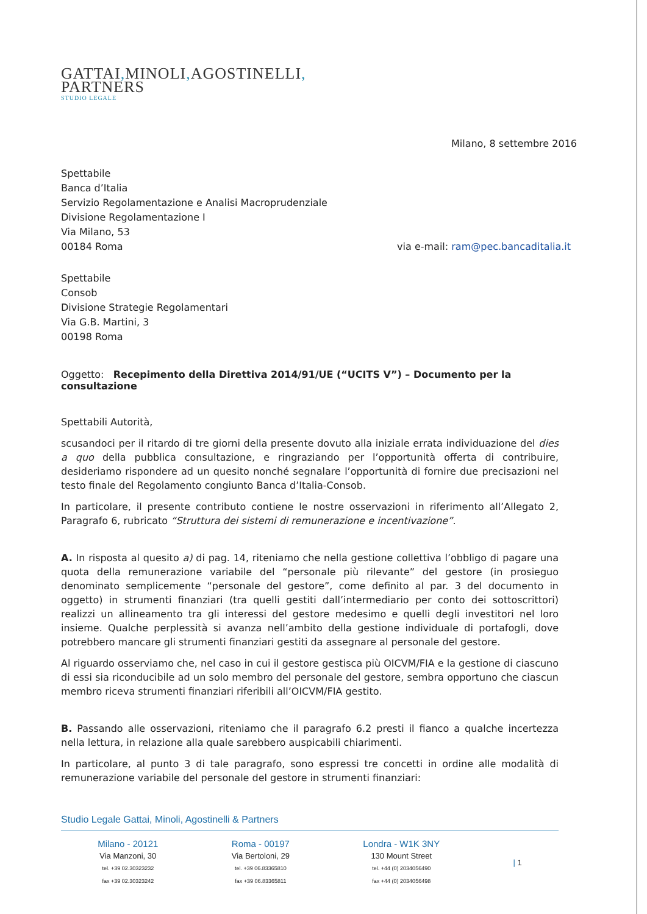GATTAI, MINOLI, AGOSTINELLI,
PARTNERS
STUDIO LEGALE
Milano, 8 settembre 2016
Spettabile
Banca d’Italia
Servizio Regolamentazione e Analisi Macroprudenziale
Divisione Regolamentazione I
Via Milano, 53
00184 Roma via e-mail: ram@pec.bancaditalia.it
Spettabile
Consob
Divisione Strategie Regolamentari
Via G.B. Martini, 3
00198 Roma
Oggetto: Recepimento della Direttiva 2014/91/UE (“UCITS V”) – Documento per la consultazione
Spettabili Autorità,
scusandoci per il ritardo di tre giorni della presente dovuto alla iniziale errata individuazione del dies a quo della pubblica consultazione, e ringraziando per l’opportunità offerta di contribuire, desideriamo rispondere ad un quesito nonché segnalare l’opportunità di fornire due precisazioni nel testo finale del Regolamento congiunto Banca d’Italia-Consob.
In particolare, il presente contributo contiene le nostre osservazioni in riferimento all’Allegato 2, Paragrafo 6, rubricato “Struttura dei sistemi di remunerazione e incentivazione”.
A. In risposta al quesito a) di pag. 14, riteniamo che nella gestione collettiva l’obbligo di pagare una quota della remunerazione variabile del “personale più rilevante” del gestore (in prosieguo denominato semplicemente “personale del gestore”, come definito al par. 3 del documento in oggetto) in strumenti finanziari (tra quelli gestiti dall’intermediario per conto dei sottoscrittori) realizzi un allineamento tra gli interessi del gestore medesimo e quelli degli investitori nel loro insieme. Qualche perplessità si avanza nell’ambito della gestione individuale di portafogli, dove potrebbero mancare gli strumenti finanziari gestiti da assegnare al personale del gestore.
Al riguardo osserviamo che, nel caso in cui il gestore gestisca più OICVM/FIA e la gestione di ciascuno di essi sia riconducibile ad un solo membro del personale del gestore, sembra opportuno che ciascun membro riceva strumenti finanziari riferibili all’OICVM/FIA gestito.
B. Passando alle osservazioni, riteniamo che il paragrafo 6.2 presti il fianco a qualche incertezza nella lettura, in relazione alla quale sarebbero auspicabili chiarimenti.
In particolare, al punto 3 di tale paragrafo, sono espressi tre concetti in ordine alle modalità di remunerazione variabile del personale del gestore in strumenti finanziari:
Studio Legale Gattai, Minoli, Agostinelli & Partners
Milano - 20121
Via Manzoni, 30
tel. +39 02.30323232
fax +39 02.30323242
Roma - 00197
Via Bertoloni, 29
tel. +39 06.83365810
fax +39 06.83365811
Londra - W1K 3NY
130 Mount Street
tel. +44 (0) 2034056490
fax +44 (0) 2034056498
| 1